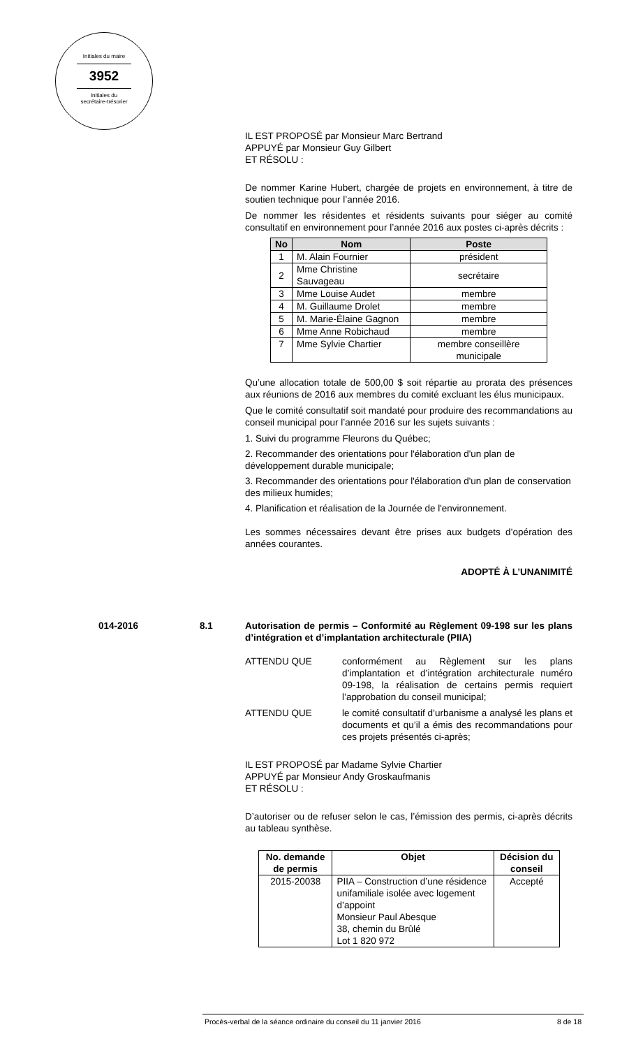Initiales du maire
3952
Initiales du
secrétaire-trésorier
IL EST PROPOSÉ par Monsieur Marc Bertrand
APPUYÉ par Monsieur Guy Gilbert
ET RÉSOLU :
De nommer Karine Hubert, chargée de projets en environnement, à titre de soutien technique pour l’année 2016.
De nommer les résidentes et résidents suivants pour siéger au comité consultatif en environnement pour l’année 2016 aux postes ci-après décrits :
| No | Nom | Poste |
| --- | --- | --- |
| 1 | M. Alain Fournier | président |
| 2 | Mme Christine Sauvageau | secrétaire |
| 3 | Mme Louise Audet | membre |
| 4 | M. Guillaume Drolet | membre |
| 5 | M. Marie-Élaine Gagnon | membre |
| 6 | Mme Anne Robichaud | membre |
| 7 | Mme Sylvie Chartier | membre conseillère municipale |
Qu’une allocation totale de 500,00 $ soit répartie au prorata des présences aux réunions de 2016 aux membres du comité excluant les élus municipaux.
Que le comité consultatif soit mandaté pour produire des recommandations au conseil municipal pour l’année 2016 sur les sujets suivants :
1. Suivi du programme Fleurons du Québec;
2. Recommander des orientations pour l'élaboration d'un plan de développement durable municipale;
3. Recommander des orientations pour l'élaboration d'un plan de conservation des milieux humides;
4. Planification et réalisation de la Journée de l'environnement.
Les sommes nécessaires devant être prises aux budgets d’opération des années courantes.
ADOPTÉ À L’UNANIMITÉ
014-2016 8.1 Autorisation de permis – Conformité au Règlement 09-198 sur les plans d’intégration et d’implantation architecturale (PIIA)
ATTENDU QUE conformément au Règlement sur les plans d’implantation et d’intégration architecturale numéro 09-198, la réalisation de certains permis requiert l’approbation du conseil municipal;
ATTENDU QUE le comité consultatif d’urbanisme a analysé les plans et documents et qu’il a émis des recommandations pour ces projets présentés ci-après;
IL EST PROPOSÉ par Madame Sylvie Chartier
APPUYÉ par Monsieur Andy Groskaufmanis
ET RÉSOLU :
D’autoriser ou de refuser selon le cas, l’émission des permis, ci-après décrits au tableau synthèse.
| No. demande de permis | Objet | Décision du conseil |
| --- | --- | --- |
| 2015-20038 | PIIA – Construction d’une résidence unifamiliale isolée avec logement d’appoint Monsieur Paul Abesque 38, chemin du Brûlé Lot 1 820 972 | Accepté |
Procès-verbal de la séance ordinaire du conseil du 11 janvier 2016 8 de 18